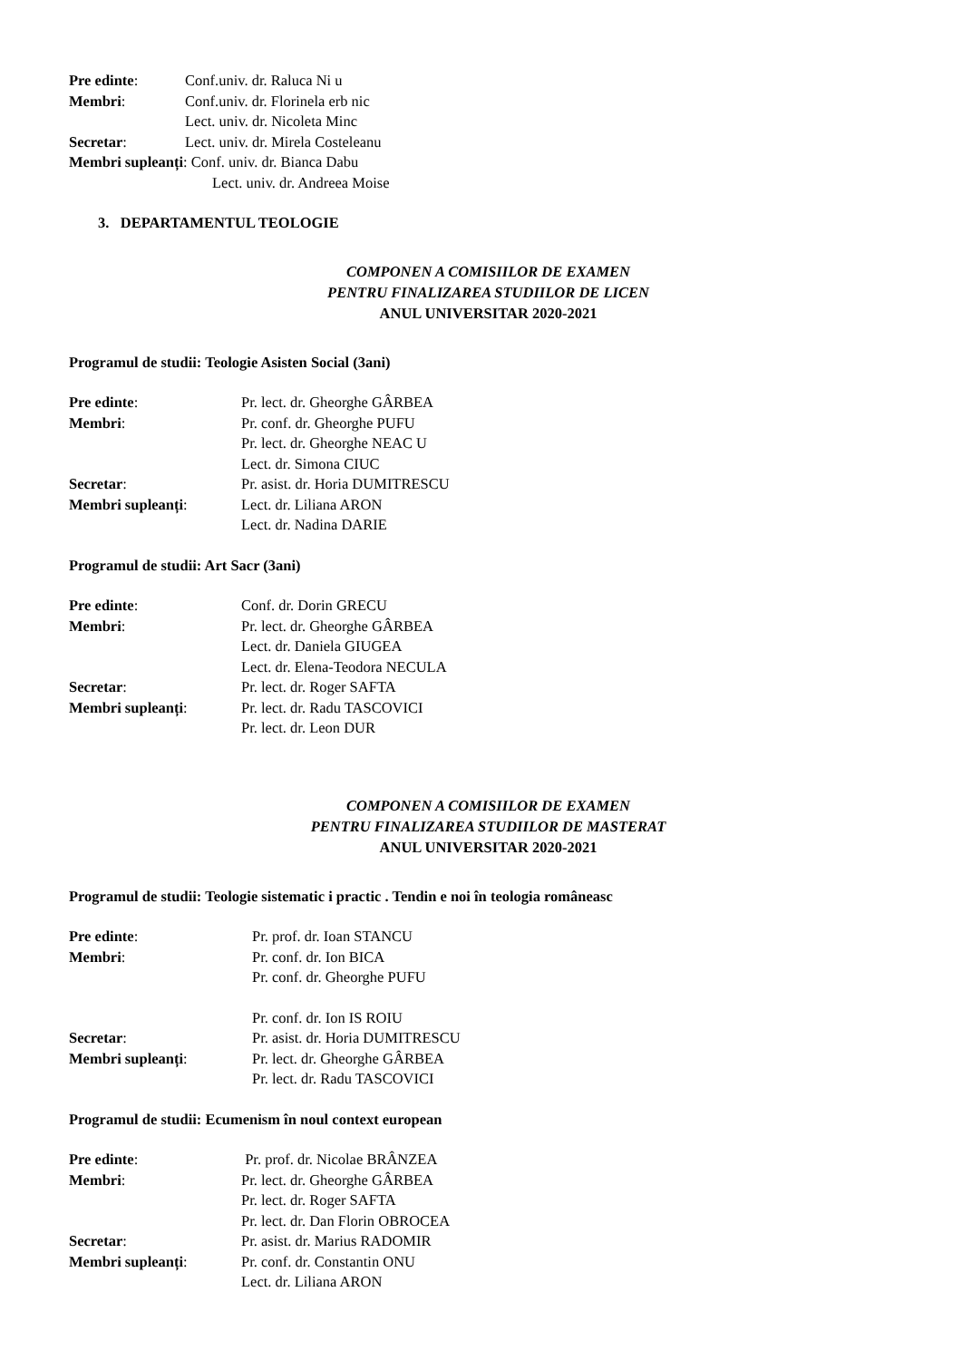Pre edinte: Conf.univ. dr. Raluca Ni u
Membri: Conf.univ. dr. Florinela erb nic
Lect. univ. dr. Nicoleta Minc
Secretar: Lect. univ. dr. Mirela Costeleanu
Membri supleanți: Conf. univ. dr. Bianca Dabu
Lect. univ. dr. Andreea Moise
3. DEPARTAMENTUL TEOLOGIE
COMPONEN A COMISIILOR DE EXAMEN
PENTRU FINALIZAREA STUDIILOR DE LICEN
ANUL UNIVERSITAR 2020-2021
Programul de studii: Teologie Asisten Social (3ani)
Pre edinte: Pr. lect. dr. Gheorghe GÂRBEA
Membri: Pr. conf. dr. Gheorghe PUFU
Pr. lect. dr. Gheorghe NEAC U
Lect. dr. Simona CIUC
Secretar: Pr. asist. dr. Horia DUMITRESCU
Membri supleanți: Lect. dr. Liliana ARON
Lect. dr. Nadina DARIE
Programul de studii: Art Sacr (3ani)
Pre edinte: Conf. dr. Dorin GRECU
Membri: Pr. lect. dr. Gheorghe GÂRBEA
Lect. dr. Daniela GIUGEA
Lect. dr. Elena-Teodora NECULA
Secretar: Pr. lect. dr. Roger SAFTA
Membri supleanți: Pr. lect. dr. Radu TASCOVICI
Pr. lect. dr. Leon DUR
COMPONEN A COMISIILOR DE EXAMEN
PENTRU FINALIZAREA STUDIILOR DE MASTERAT
ANUL UNIVERSITAR 2020-2021
Programul de studii: Teologie sistematic i practic . Tendin e noi în teologia româneasc
Pre edinte: Pr. prof. dr. Ioan STANCU
Membri: Pr. conf. dr. Ion BICA
Pr. conf. dr. Gheorghe PUFU
Pr. conf. dr. Ion IS ROIU
Secretar: Pr. asist. dr. Horia DUMITRESCU
Membri supleanți: Pr. lect. dr. Gheorghe GÂRBEA
Pr. lect. dr. Radu TASCOVICI
Programul de studii: Ecumenism în noul context european
Pre edinte: Pr. prof. dr. Nicolae BRÂNZEA
Membri: Pr. lect. dr. Gheorghe GÂRBEA
Pr. lect. dr. Roger SAFTA
Pr. lect. dr. Dan Florin OBROCEA
Secretar: Pr. asist. dr. Marius RADOMIR
Membri supleanți: Pr. conf. dr. Constantin ONU
Lect. dr. Liliana ARON